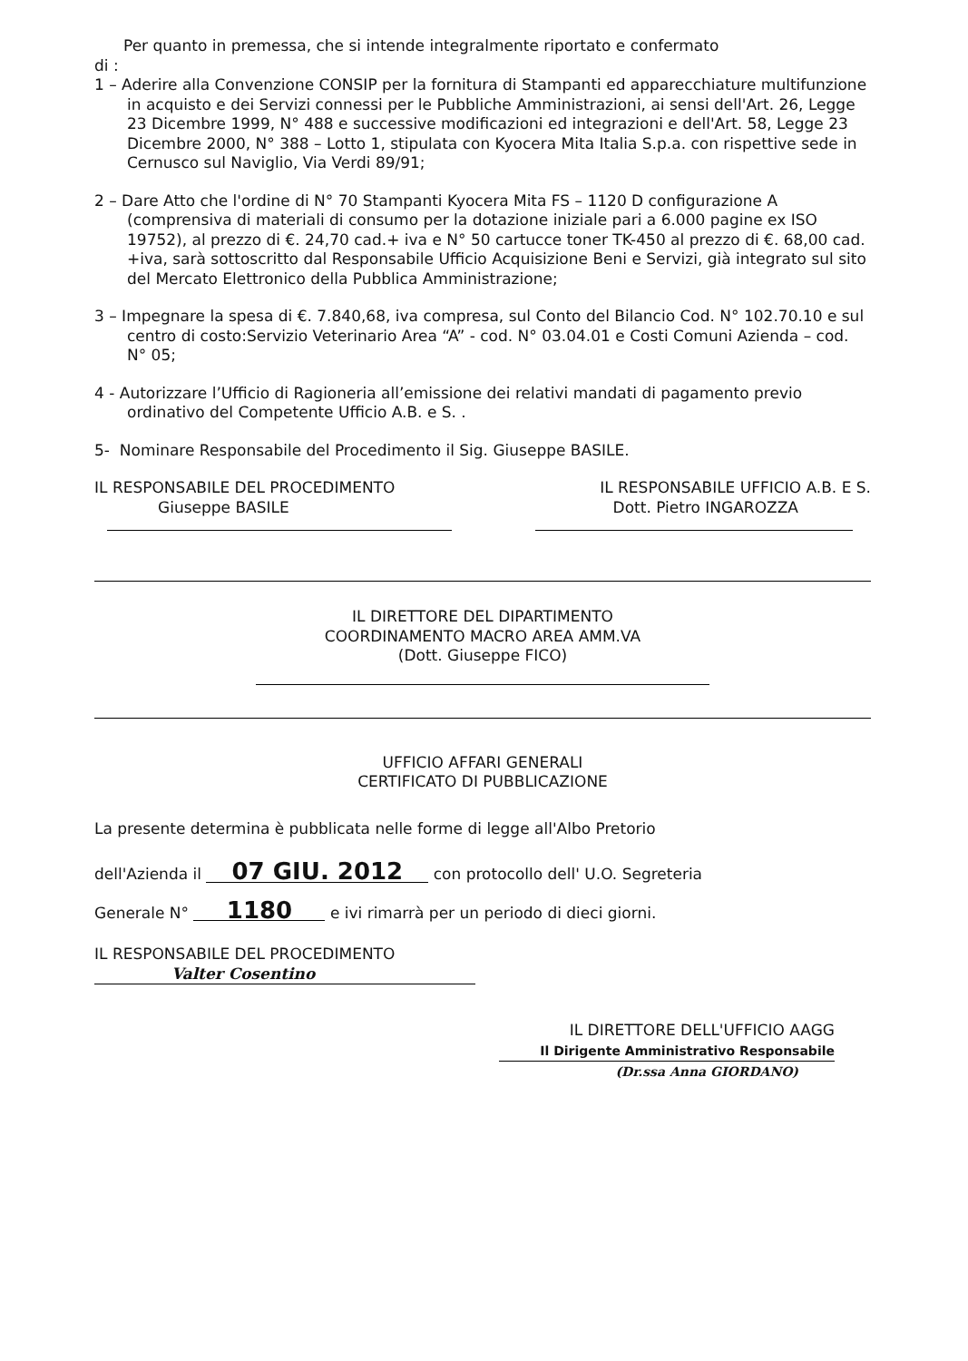Per quanto in premessa, che si intende integralmente riportato e confermato
di :
1 – Aderire alla Convenzione CONSIP per la fornitura di Stampanti ed apparecchiature multifunzione in acquisto e dei Servizi connessi per le Pubbliche Amministrazioni, ai sensi dell'Art. 26, Legge 23 Dicembre 1999, N° 488 e successive modificazioni ed integrazioni e dell'Art. 58, Legge 23 Dicembre 2000, N° 388 – Lotto 1, stipulata con Kyocera Mita Italia S.p.a. con rispettive sede in Cernusco sul Naviglio, Via Verdi 89/91;
2 – Dare Atto che l'ordine di N° 70 Stampanti Kyocera Mita FS – 1120 D configurazione A (comprensiva di materiali di consumo per la dotazione iniziale pari a 6.000 pagine ex ISO 19752), al prezzo di €. 24,70 cad.+ iva e N° 50 cartucce toner TK-450 al prezzo di €. 68,00 cad. +iva, sarà sottoscritto dal Responsabile Ufficio Acquisizione Beni e Servizi, già integrato sul sito del Mercato Elettronico della Pubblica Amministrazione;
3 – Impegnare la spesa di €. 7.840,68, iva compresa, sul Conto del Bilancio Cod. N° 102.70.10 e sul centro di costo:Servizio Veterinario Area “A” - cod. N° 03.04.01 e Costi Comuni Azienda – cod. N° 05;
4 - Autorizzare l’Ufficio di Ragioneria all’emissione dei relativi mandati di pagamento previo ordinativo del Competente Ufficio A.B. e S. .
5- Nominare Responsabile del Procedimento il Sig. Giuseppe BASILE.
IL RESPONSABILE DEL PROCEDIMENTO
Giuseppe BASILE
IL RESPONSABILE UFFICIO A.B. E S.
Dott. Pietro INGAROZZA
IL DIRETTORE DEL DIPARTIMENTO
COORDINAMENTO MACRO AREA AMM.VA
(Dott. Giuseppe FICO)
UFFICIO AFFARI GENERALI
CERTIFICATO DI PUBBLICAZIONE
La presente determina è pubblicata nelle forme di legge all'Albo Pretorio
dell'Azienda il 07 GIU. 2012 con protocollo dell' U.O. Segreteria
Generale N° 1180 e ivi rimarrà per un periodo di dieci giorni.
IL RESPONSABILE DEL PROCEDIMENTO
Valter Cosentino
IL DIRETTORE DELL'UFFICIO AAGG
Il Dirigente Amministrativo Responsabile
(Dr.ssa Anna GIORDANO)